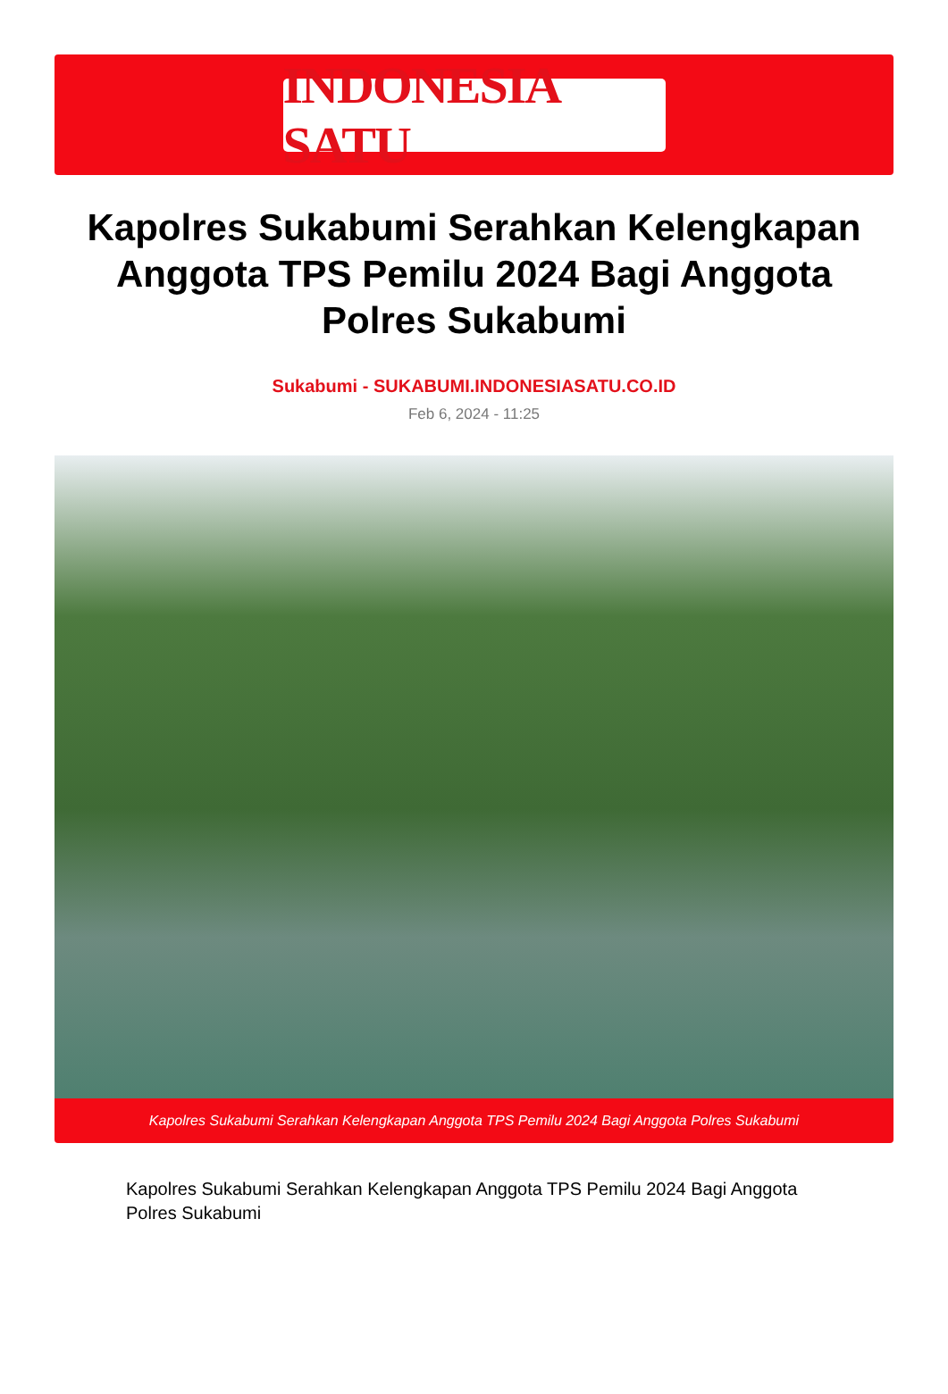INDONESIA SATU
Kapolres Sukabumi Serahkan Kelengkapan Anggota TPS Pemilu 2024 Bagi Anggota Polres Sukabumi
Sukabumi - SUKABUMI.INDONESIASATU.CO.ID
Feb 6, 2024 - 11:25
Kapolres Sukabumi Serahkan Kelengkapan Anggota TPS Pemilu 2024 Bagi Anggota Polres Sukabumi
Kapolres Sukabumi Serahkan Kelengkapan Anggota TPS Pemilu 2024 Bagi Anggota Polres Sukabumi